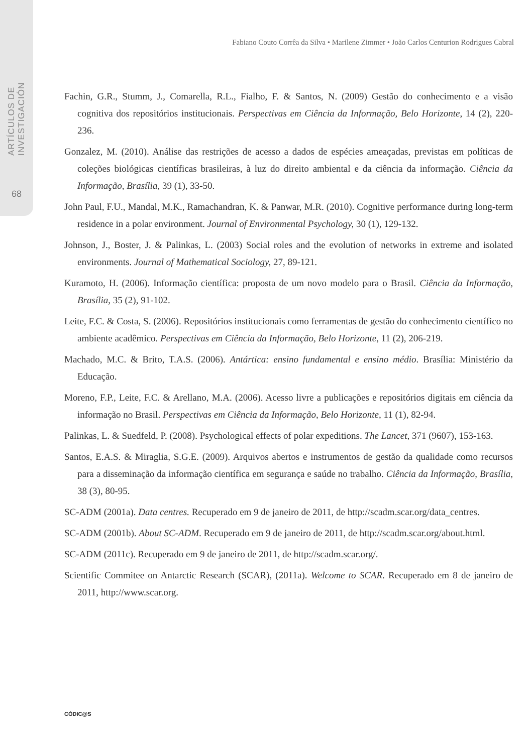ARTÍCULOS DE INVESTIGACIÓN
68
Fabiano Couto Corrêa da Silva • Marilene Zimmer • João Carlos Centurion Rodrigues Cabral
Fachin, G.R., Stumm, J., Comarella, R.L., Fialho, F. & Santos, N. (2009) Gestão do conhecimento e a visão cognitiva dos repositórios institucionais. Perspectivas em Ciência da Informação, Belo Horizonte, 14 (2), 220-236.
Gonzalez, M. (2010). Análise das restrições de acesso a dados de espécies ameaçadas, previstas em políticas de coleções biológicas científicas brasileiras, à luz do direito ambiental e da ciência da informação. Ciência da Informação, Brasília, 39 (1), 33-50.
John Paul, F.U., Mandal, M.K., Ramachandran, K. & Panwar, M.R. (2010). Cognitive performance during long-term residence in a polar environment. Journal of Environmental Psychology, 30 (1), 129-132.
Johnson, J., Boster, J. & Palinkas, L. (2003) Social roles and the evolution of networks in extreme and isolated environments. Journal of Mathematical Sociology, 27, 89-121.
Kuramoto, H. (2006). Informação científica: proposta de um novo modelo para o Brasil. Ciência da Informação, Brasília, 35 (2), 91-102.
Leite, F.C. & Costa, S. (2006). Repositórios institucionais como ferramentas de gestão do conhecimento científico no ambiente acadêmico. Perspectivas em Ciência da Informação, Belo Horizonte, 11 (2), 206-219.
Machado, M.C. & Brito, T.A.S. (2006). Antártica: ensino fundamental e ensino médio. Brasília: Ministério da Educação.
Moreno, F.P., Leite, F.C. & Arellano, M.A. (2006). Acesso livre a publicações e repositórios digitais em ciência da informação no Brasil. Perspectivas em Ciência da Informação, Belo Horizonte, 11 (1), 82-94.
Palinkas, L. & Suedfeld, P. (2008). Psychological effects of polar expeditions. The Lancet, 371 (9607), 153-163.
Santos, E.A.S. & Miraglia, S.G.E. (2009). Arquivos abertos e instrumentos de gestão da qualidade como recursos para a disseminação da informação científica em segurança e saúde no trabalho. Ciência da Informação, Brasília, 38 (3), 80-95.
SC-ADM (2001a). Data centres. Recuperado em 9 de janeiro de 2011, de http://scadm.scar.org/data_centres.
SC-ADM (2001b). About SC-ADM. Recuperado em 9 de janeiro de 2011, de http://scadm.scar.org/about.html.
SC-ADM (2011c). Recuperado em 9 de janeiro de 2011, de http://scadm.scar.org/.
Scientific Commitee on Antarctic Research (SCAR), (2011a). Welcome to SCAR. Recuperado em 8 de janeiro de 2011, http://www.scar.org.
CÓDIC@S